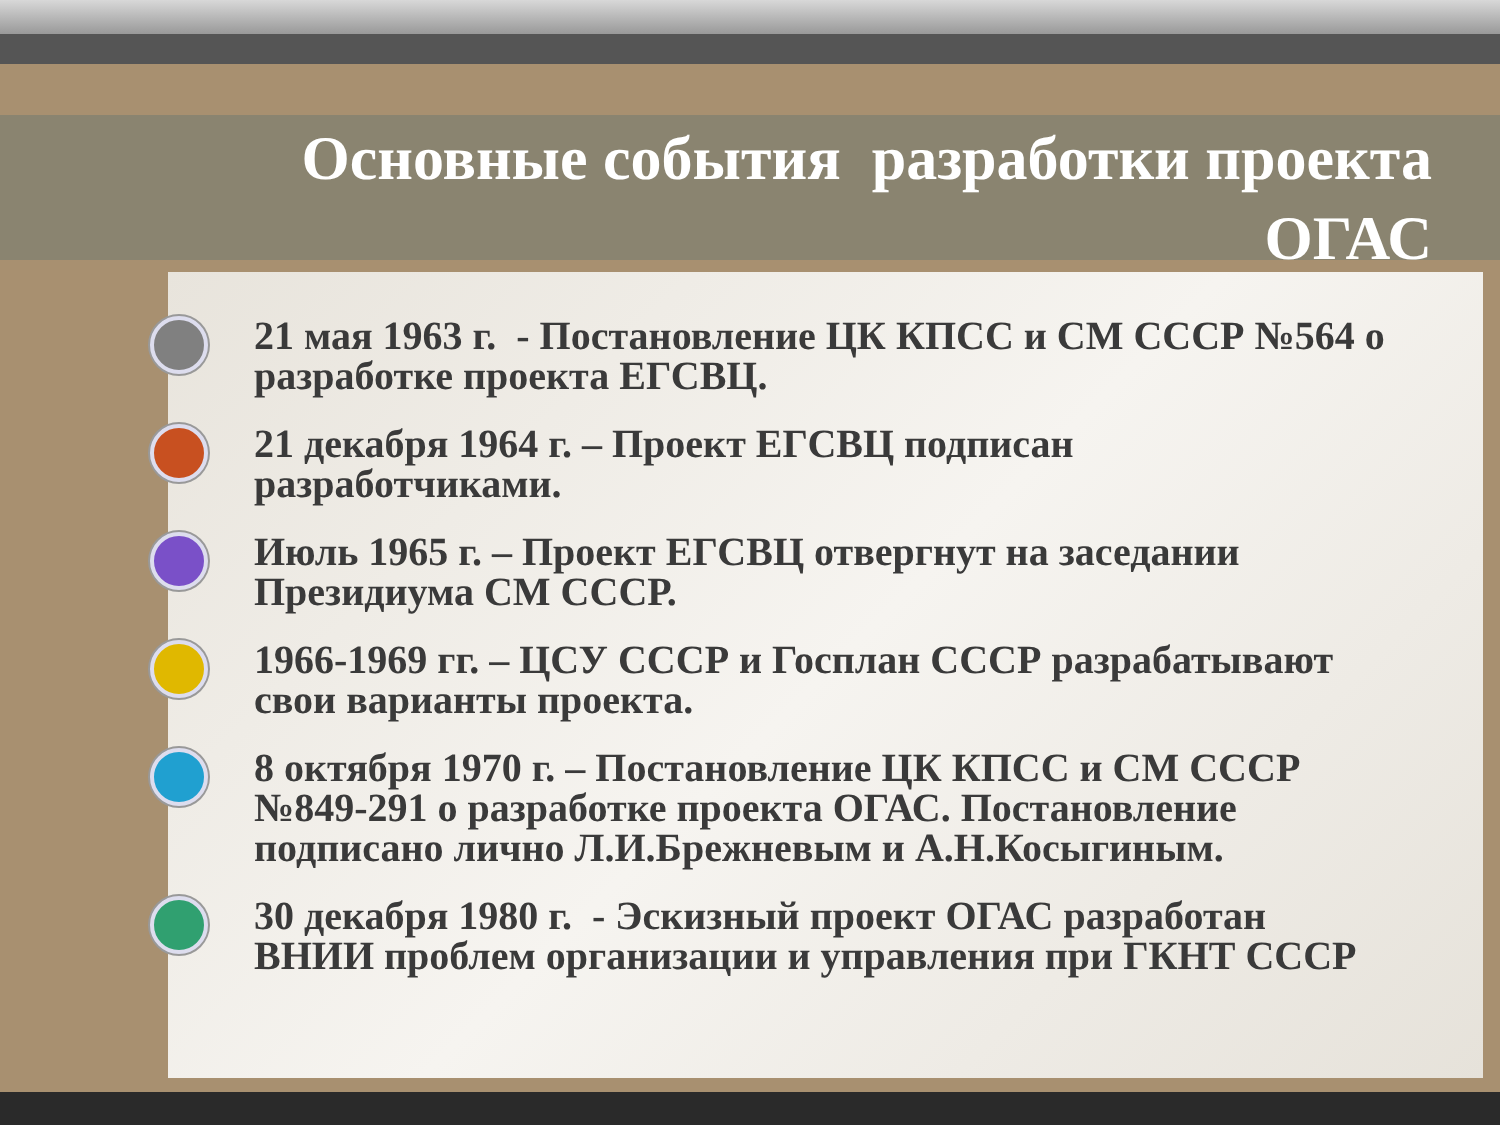Основные события разработки проекта
ОГАС
21 мая 1963 г. - Постановление ЦК КПСС и СМ СССР №564 о разработке проекта ЕГСВЦ.
21 декабря 1964 г. – Проект ЕГСВЦ подписан разработчиками.
Июль 1965 г. – Проект ЕГСВЦ отвергнут на заседании Президиума СМ СССР.
1966-1969 гг. – ЦСУ СССР и Госплан СССР разрабатывают свои варианты проекта.
8 октября 1970 г. – Постановление ЦК КПСС и СМ СССР №849-291 о разработке проекта ОГАС. Постановление подписано лично Л.И.Брежневым и А.Н.Косыгиным.
30 декабря 1980 г. - Эскизный проект ОГАС разработан ВНИИ проблем организации и управления при ГКНТ СССР